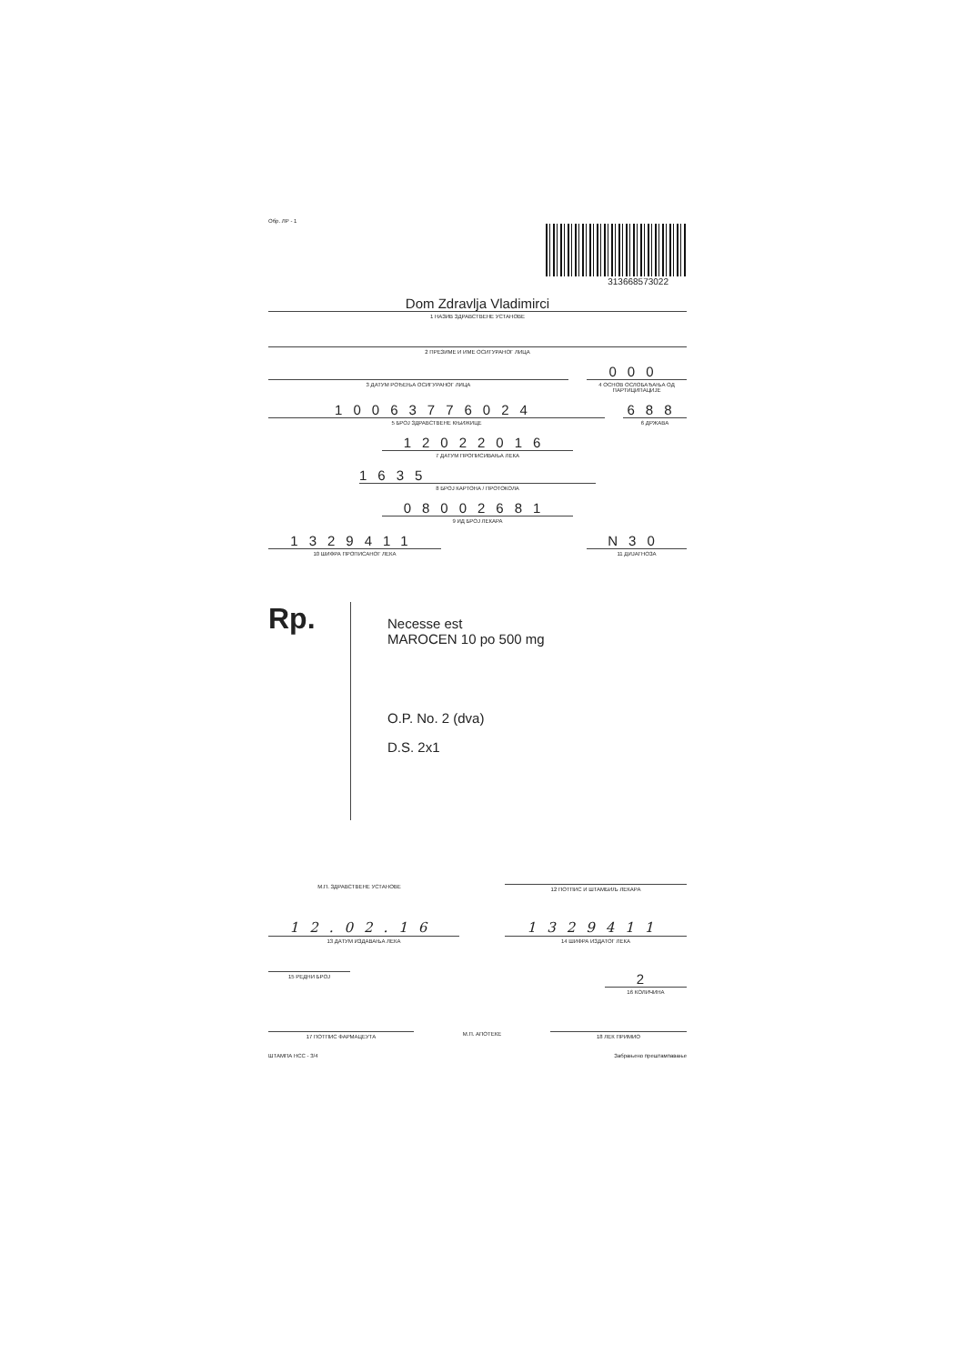Обр. ЛР - 1
313668573022
Dom Zdravlja Vladimirci
1 НАЗИВ ЗДРАВСТВЕНЕ УСТАНОВЕ
2 ПРЕЗИМЕ И ИМЕ ОСИГУРАНОГ ЛИЦА
3 ДАТУМ РОЂЕЊА ОСИГУРАНОГ ЛИЦА
000
4 ОСНОВ ОСЛОБАЂАЊА ОД ПАРТИЦИПАЦИЈЕ
10063776024
5 БРОЈ ЗДРАВСТВЕНЕ КЊИЖИЦЕ
688
6 ДРЖАВА
12022016
7 ДАТУМ ПРОПИСИВАЊА ЛЕКА
1635
8 БРОЈ КАРТОНА / ПРОТОКОЛА
08002681
9 ИД БРОЈ ЛЕКАРА
1329411
10 ШИФРА ПРОПИСАНОГ ЛЕКА
N30
11 ДИЈАГНОЗА
Rp.
Necesse est
MAROCEN 10 po 500 mg
O.P. No. 2 (dva)
D.S. 2x1
М.П. ЗДРАВСТВЕНЕ УСТАНОВЕ 12 ПОТПИС И ШТАМБИЉ ЛЕКАРА
12.02.16
13 ДАТУМ ИЗДАВАЊА ЛЕКА
1329411
14 ШИФРА ИЗДАТОГ ЛЕКА
15 РЕДНИ БРОЈ
2
16 КОЛИЧИНА
17 ПОТПИС ФАРМАЦЕУТА
М.П. АПОТЕКЕ 18 ЛЕК ПРИМИО
ШТАМПА НСС - 3/4 Забрањено прештампавање